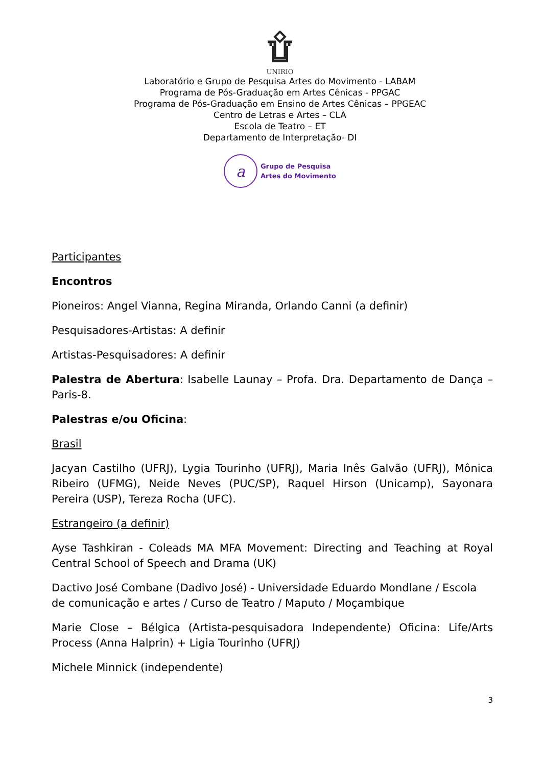UNIRIO
Laboratório e Grupo de Pesquisa Artes do Movimento - LABAM
Programa de Pós-Graduação em Artes Cênicas - PPGAC
Programa de Pós-Graduação em Ensino de Artes Cênicas – PPGEAC
Centro de Letras e Artes – CLA
Escola de Teatro – ET
Departamento de Interpretação- DI
a
Grupo de Pesquisa
Artes do Movimento
Participantes
Encontros
Pioneiros: Angel Vianna, Regina Miranda, Orlando Canni (a definir)
Pesquisadores-Artistas: A definir
Artistas-Pesquisadores: A definir
Palestra de Abertura: Isabelle Launay – Profa. Dra. Departamento de Dança – Paris-8.
Palestras e/ou Oficina:
Brasil
Jacyan Castilho (UFRJ), Lygia Tourinho (UFRJ), Maria Inês Galvão (UFRJ), Mônica Ribeiro (UFMG), Neide Neves (PUC/SP), Raquel Hirson (Unicamp), Sayonara Pereira (USP), Tereza Rocha (UFC).
Estrangeiro (a definir)
Ayse Tashkiran - Coleads MA MFA Movement: Directing and Teaching at Royal Central School of Speech and Drama (UK)
Dactivo José Combane (Dadivo José) - Universidade Eduardo Mondlane / Escola de comunicação e artes / Curso de Teatro / Maputo / Moçambique
Marie Close – Bélgica (Artista-pesquisadora Independente) Oficina: Life/Arts Process (Anna Halprin) + Ligia Tourinho (UFRJ)
Michele Minnick (independente)
3